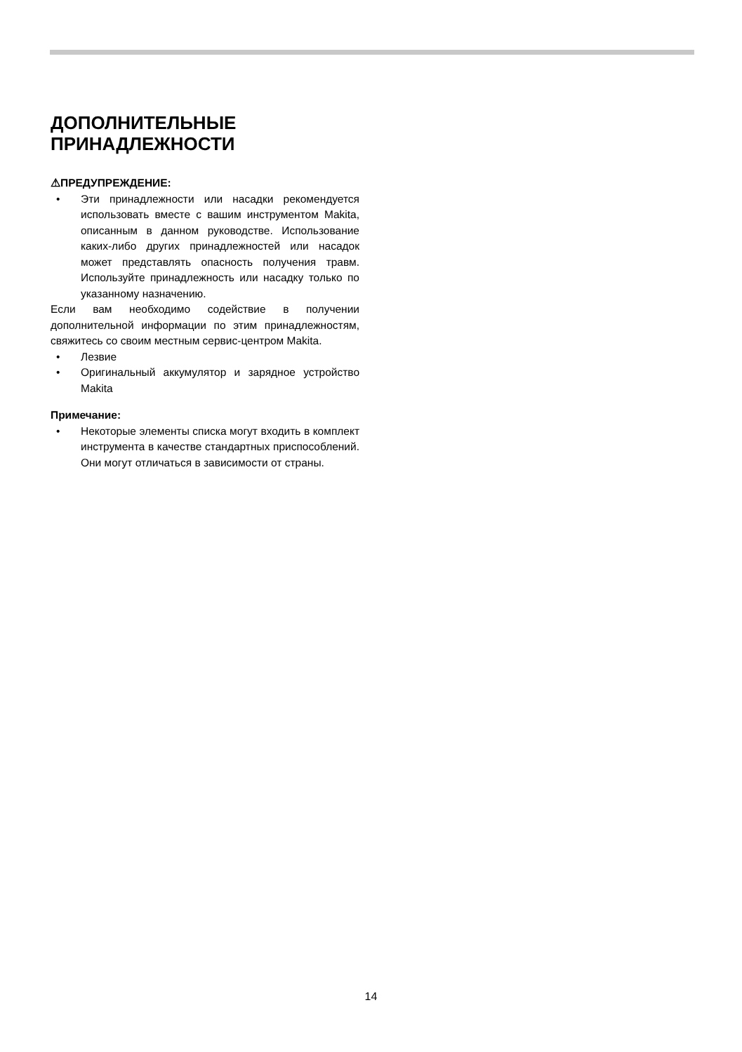ДОПОЛНИТЕЛЬНЫЕ
ПРИНАДЛЕЖНОСТИ
⚠ПРЕДУПРЕЖДЕНИЕ:
• Эти принадлежности или насадки рекомендуется использовать вместе с вашим инструментом Makita, описанным в данном руководстве. Использование каких-либо других принадлежностей или насадок может представлять опасность получения травм. Используйте принадлежность или насадку только по указанному назначению.
Если вам необходимо содействие в получении дополнительной информации по этим принадлежностям, свяжитесь со своим местным сервис-центром Makita.
• Лезвие
• Оригинальный аккумулятор и зарядное устройство Makita
Примечание:
• Некоторые элементы списка могут входить в комплект инструмента в качестве стандартных приспособлений. Они могут отличаться в зависимости от страны.
14